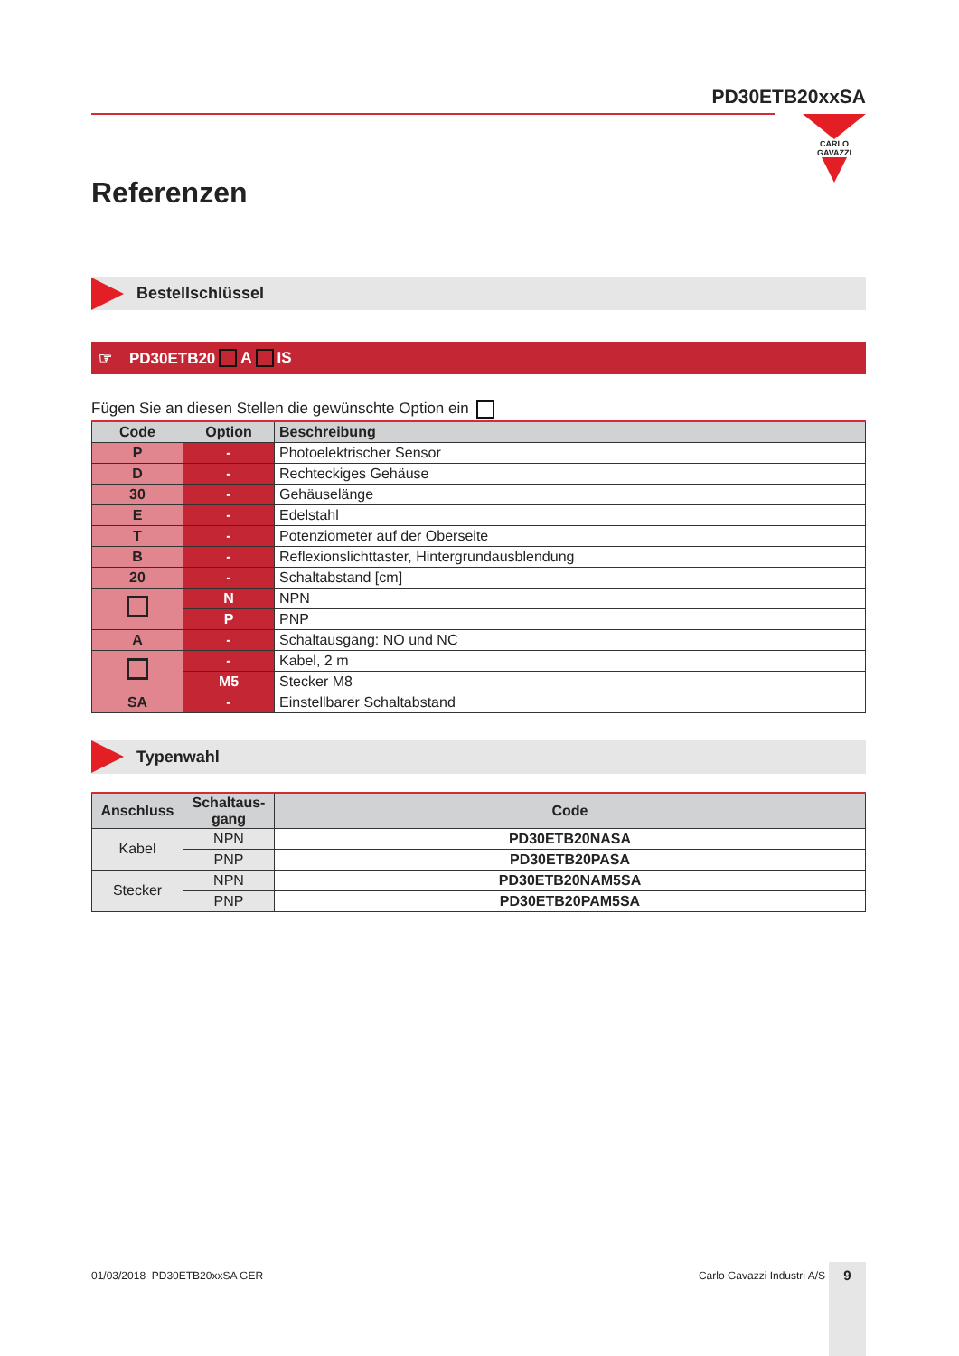PD30ETB20xxSA
CARLO GAVAZZI
Referenzen
Bestellschlüssel
☞ PD30ETB20 A IS
Fügen Sie an diesen Stellen die gewünschte Option ein
| Code | Option | Beschreibung |
| --- | --- | --- |
| P | - | Photoelektrischer Sensor |
| D | - | Rechteckiges Gehäuse |
| 30 | - | Gehäuselänge |
| E | - | Edelstahl |
| T | - | Potenziometer auf der Oberseite |
| B | - | Reflexionslichttaster, Hintergrundausblendung |
| 20 | - | Schaltabstand [cm] |
| | N | NPN |
| | P | PNP |
| A | - | Schaltausgang: NO und NC |
| | - | Kabel, 2 m |
| | M5 | Stecker M8 |
| SA | - | Einstellbarer Schaltabstand |
Typenwahl
| Anschluss | Schaltaus- gang | Code |
| --- | --- | --- |
| Kabel | NPN | PD30ETB20NASA |
| | PNP | PD30ETB20PASA |
| Stecker | NPN | PD30ETB20NAM5SA |
| | PNP | PD30ETB20PAM5SA |
01/03/2018 PD30ETB20xxSA GER Carlo Gavazzi Industri A/S 9